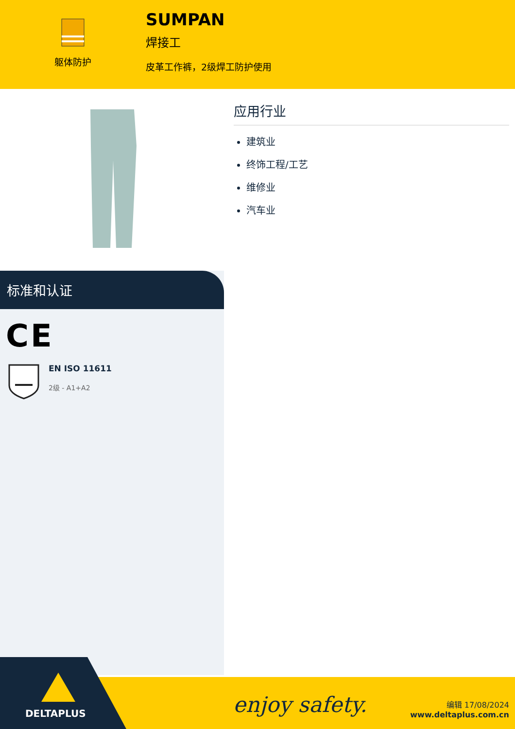躯体防护
SUMPAN
焊接工
皮革工作裤，2级焊工防护使用
标准和认证
CE
EN ISO 11611
2级 - A1+A2
应用行业
建筑业
终饰工程/工艺
维修业
汽车业
DELTAPLUS
enjoy safety.
编辑 17/08/2024
www.deltaplus.com.cn